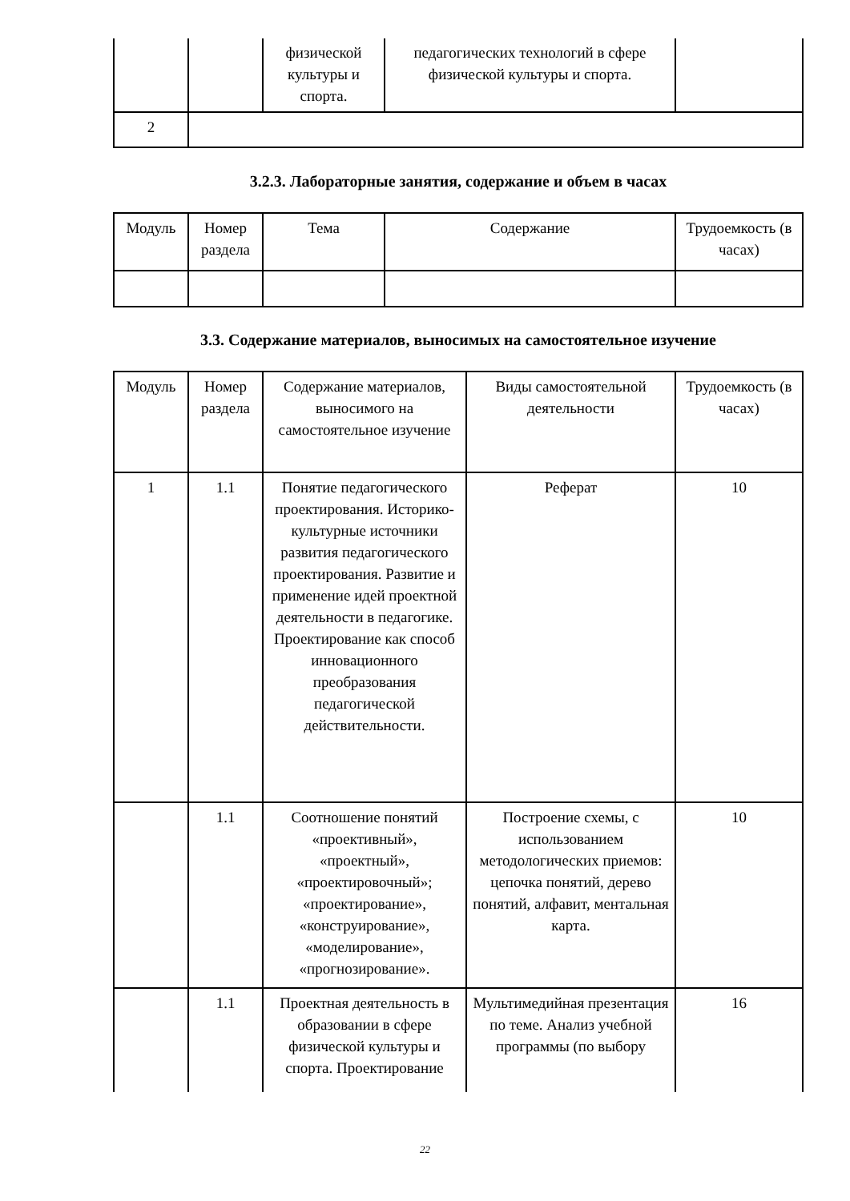| | | физической культуры и спорта. | педагогических технологий в сфере физической культуры и спорта. | |
| 2 | | | | |
3.2.3. Лабораторные занятия, содержание и объем в часах
| Модуль | Номер раздела | Тема | Содержание | Трудоемкость (в часах) |
3.3. Содержание материалов, выносимых на самостоятельное изучение
| Модуль | Номер раздела | Содержание материалов, выносимого на самостоятельное изучение | Виды самостоятельной деятельности | Трудоемкость (в часах) |
| 1 | 1.1 | Понятие педагогического проектирования. Историко-культурные источники развития педагогического проектирования. Развитие и применение идей проектной деятельности в педагогике. Проектирование как способ инновационного преобразования педагогической действительности. | Реферат | 10 |
| | 1.1 | Соотношение понятий «проективный», «проектный», «проектировочный»; «проектирование», «конструирование», «моделирование», «прогнозирование». | Построение схемы, с использованием методологических приемов: цепочка понятий, дерево понятий, алфавит, ментальная карта. | 10 |
| | 1.1 | Проектная деятельность в образовании в сфере физической культуры и спорта. Проектирование | Мультимедийная презентация по теме. Анализ учебной программы (по выбору | 16 |
22